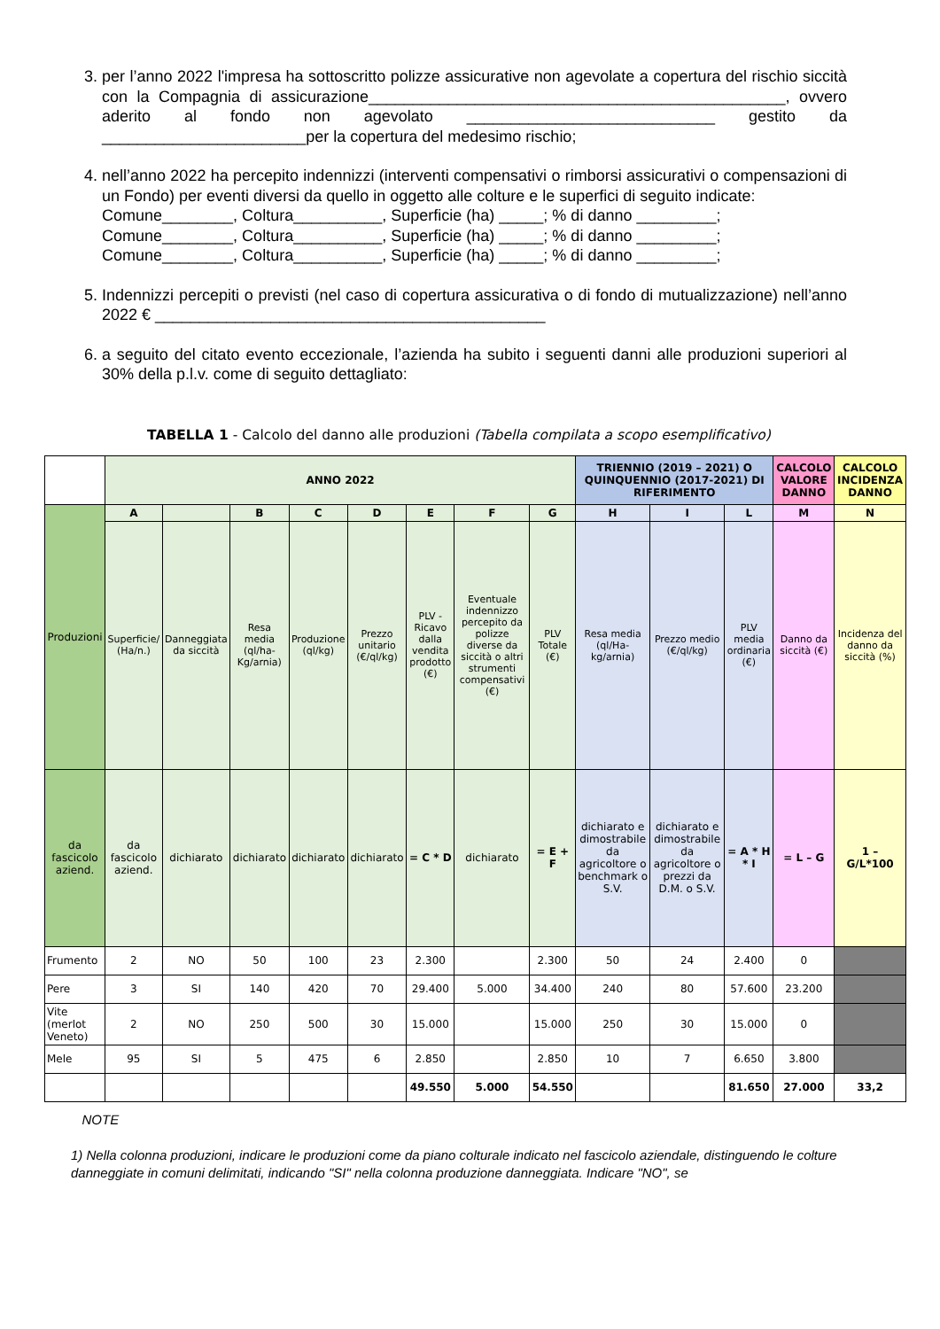3. per l’anno 2022 l'impresa ha sottoscritto polizze assicurative non agevolate a copertura del rischio siccità con la Compagnia di assicurazione_______________________________________________, ovvero aderito al fondo non agevolato ____________________________ gestito da _______________________per la copertura del medesimo rischio;
4. nell’anno 2022 ha percepito indennizzi (interventi compensativi o rimborsi assicurativi o compensazioni di un Fondo) per eventi diversi da quello in oggetto alle colture e le superfici di seguito indicate:
Comune________, Coltura__________, Superficie (ha) _____; % di danno _________;
Comune________, Coltura__________, Superficie (ha) _____; % di danno _________;
Comune________, Coltura__________, Superficie (ha) _____; % di danno _________;
5. Indennizzi percepiti o previsti (nel caso di copertura assicurativa o di fondo di mutualizzazione) nell’anno 2022 € ____________________________________________
6. a seguito del citato evento eccezionale, l’azienda ha subito i seguenti danni alle produzioni superiori al 30% della p.l.v. come di seguito dettagliato:
TABELLA 1 - Calcolo del danno alle produzioni (Tabella compilata a scopo esemplificativo)
| | ANNO 2022 | | | | | | | | TRIENNIO (2019 – 2021) O QUINQUENNIO (2017-2021) DI RIFERIMENTO | | | CALCOLO VALORE DANNO | CALCOLO INCIDENZA DANNO |
| --- | --- | --- | --- | --- | --- | --- | --- | --- | --- | --- | --- | --- | --- |
| Produzioni | A | | B | C | D | E | F | G | H | I | L | M | N |
| | Superficie/ (Ha/n.) | Danneggiata da siccità | Resa media (ql/ha-Kg/arnia) | Produzione (ql/kg) | Prezzo unitario (€/ql/kg) | PLV - Ricavo dalla vendita prodotto (€) | Eventuale indennizzo percepito da polizze diverse da siccità o altri strumenti compensativi (€) | PLV Totale (€) | Resa media (ql/Ha-kg/arnia) | Prezzo medio (€/ql/kg) | PLV media ordinaria (€) | Danno da siccità (€) | Incidenza del danno da siccità (%) |
| da fascicolo aziend. | da fascicolo aziend. | dichiarato | dichiarato | dichiarato | dichiarato | = C * D | dichiarato | = E + F | dichiarato e dimostrabile da agricoltore o benchmark o S.V. | dichiarato e dimostrabile da agricoltore o prezzi da D.M. o S.V. | = A * H * I | = L – G | 1 – G/L*100 |
| Frumento | 2 | NO | 50 | 100 | 23 | 2.300 | | 2.300 | 50 | 24 | 2.400 | 0 | |
| Pere | 3 | SI | 140 | 420 | 70 | 29.400 | 5.000 | 34.400 | 240 | 80 | 57.600 | 23.200 | |
| Vite (merlot Veneto) | 2 | NO | 250 | 500 | 30 | 15.000 | | 15.000 | 250 | 30 | 15.000 | 0 | |
| Mele | 95 | SI | 5 | 475 | 6 | 2.850 | | 2.850 | 10 | 7 | 6.650 | 3.800 | |
| | | | | | | 49.550 | 5.000 | 54.550 | | | 81.650 | 27.000 | 33,2 |
NOTE
1) Nella colonna produzioni, indicare le produzioni come da piano colturale indicato nel fascicolo aziendale, distinguendo le colture danneggiate in comuni delimitati, indicando "SI" nella colonna produzione danneggiata. Indicare "NO", se